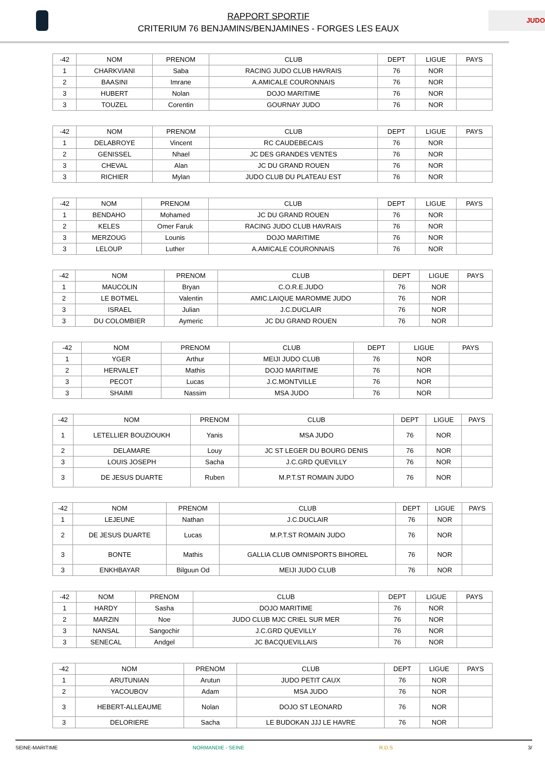RAPPORT SPORTIF
CRITERIUM 76 BENJAMINS/BENJAMINES - FORGES LES EAUX
JUDO
| -42 | NOM | PRENOM | CLUB | DEPT | LIGUE | PAYS |
| --- | --- | --- | --- | --- | --- | --- |
| 1 | CHARKVIANI | Saba | RACING JUDO CLUB HAVRAIS | 76 | NOR | |
| 2 | BAASINI | Imrane | A.AMICALE COURONNAIS | 76 | NOR | |
| 3 | HUBERT | Nolan | DOJO MARITIME | 76 | NOR | |
| 3 | TOUZEL | Corentin | GOURNAY JUDO | 76 | NOR | |
| -42 | NOM | PRENOM | CLUB | DEPT | LIGUE | PAYS |
| --- | --- | --- | --- | --- | --- | --- |
| 1 | DELABROYE | Vincent | RC CAUDEBECAIS | 76 | NOR | |
| 2 | GENISSEL | Nhael | JC DES GRANDES VENTES | 76 | NOR | |
| 3 | CHEVAL | Alan | JC DU GRAND ROUEN | 76 | NOR | |
| 3 | RICHIER | Mylan | JUDO CLUB DU PLATEAU EST | 76 | NOR | |
| -42 | NOM | PRENOM | CLUB | DEPT | LIGUE | PAYS |
| --- | --- | --- | --- | --- | --- | --- |
| 1 | BENDAHO | Mohamed | JC DU GRAND ROUEN | 76 | NOR | |
| 2 | KELES | Omer Faruk | RACING JUDO CLUB HAVRAIS | 76 | NOR | |
| 3 | MERZOUG | Lounis | DOJO MARITIME | 76 | NOR | |
| 3 | LELOUP | Luther | A.AMICALE COURONNAIS | 76 | NOR | |
| -42 | NOM | PRENOM | CLUB | DEPT | LIGUE | PAYS |
| --- | --- | --- | --- | --- | --- | --- |
| 1 | MAUCOLIN | Bryan | C.O.R.E.JUDO | 76 | NOR | |
| 2 | LE BOTMEL | Valentin | AMIC.LAIQUE MAROMME JUDO | 76 | NOR | |
| 3 | ISRAEL | Julian | J.C.DUCLAIR | 76 | NOR | |
| 3 | DU COLOMBIER | Aymeric | JC DU GRAND ROUEN | 76 | NOR | |
| -42 | NOM | PRENOM | CLUB | DEPT | LIGUE | PAYS |
| --- | --- | --- | --- | --- | --- | --- |
| 1 | YGER | Arthur | MEIJI JUDO CLUB | 76 | NOR | |
| 2 | HERVALET | Mathis | DOJO MARITIME | 76 | NOR | |
| 3 | PECOT | Lucas | J.C.MONTVILLE | 76 | NOR | |
| 3 | SHAIMI | Nassim | MSA JUDO | 76 | NOR | |
| -42 | NOM | PRENOM | CLUB | DEPT | LIGUE | PAYS |
| --- | --- | --- | --- | --- | --- | --- |
| 1 | LETELLIER BOUZIOUKH | Yanis | MSA JUDO | 76 | NOR | |
| 2 | DELAMARE | Louy | JC ST LEGER DU BOURG DENIS | 76 | NOR | |
| 3 | LOUIS JOSEPH | Sacha | J.C.GRD QUEVILLY | 76 | NOR | |
| 3 | DE JESUS DUARTE | Ruben | M.P.T.ST ROMAIN JUDO | 76 | NOR | |
| -42 | NOM | PRENOM | CLUB | DEPT | LIGUE | PAYS |
| --- | --- | --- | --- | --- | --- | --- |
| 1 | LEJEUNE | Nathan | J.C.DUCLAIR | 76 | NOR | |
| 2 | DE JESUS DUARTE | Lucas | M.P.T.ST ROMAIN JUDO | 76 | NOR | |
| 3 | BONTE | Mathis | GALLIA CLUB OMNISPORTS BIHOREL | 76 | NOR | |
| 3 | ENKHBAYAR | Bilguun Od | MEIJI JUDO CLUB | 76 | NOR | |
| -42 | NOM | PRENOM | CLUB | DEPT | LIGUE | PAYS |
| --- | --- | --- | --- | --- | --- | --- |
| 1 | HARDY | Sasha | DOJO MARITIME | 76 | NOR | |
| 2 | MARZIN | Noe | JUDO CLUB MJC CRIEL SUR MER | 76 | NOR | |
| 3 | NANSAL | Sangochir | J.C.GRD QUEVILLY | 76 | NOR | |
| 3 | SENECAL | Andgel | JC BACQUEVILLAIS | 76 | NOR | |
| -42 | NOM | PRENOM | CLUB | DEPT | LIGUE | PAYS |
| --- | --- | --- | --- | --- | --- | --- |
| 1 | ARUTUNIAN | Arutun | JUDO PETIT CAUX | 76 | NOR | |
| 2 | YACOUBOV | Adam | MSA JUDO | 76 | NOR | |
| 3 | HEBERT-ALLEAUME | Nolan | DOJO ST LEONARD | 76 | NOR | |
| 3 | DELORIERE | Sacha | LE BUDOKAN JJJ LE HAVRE | 76 | NOR | |
SEINE-MARITIME NORMANDIE - SEINE R.D.S 3/